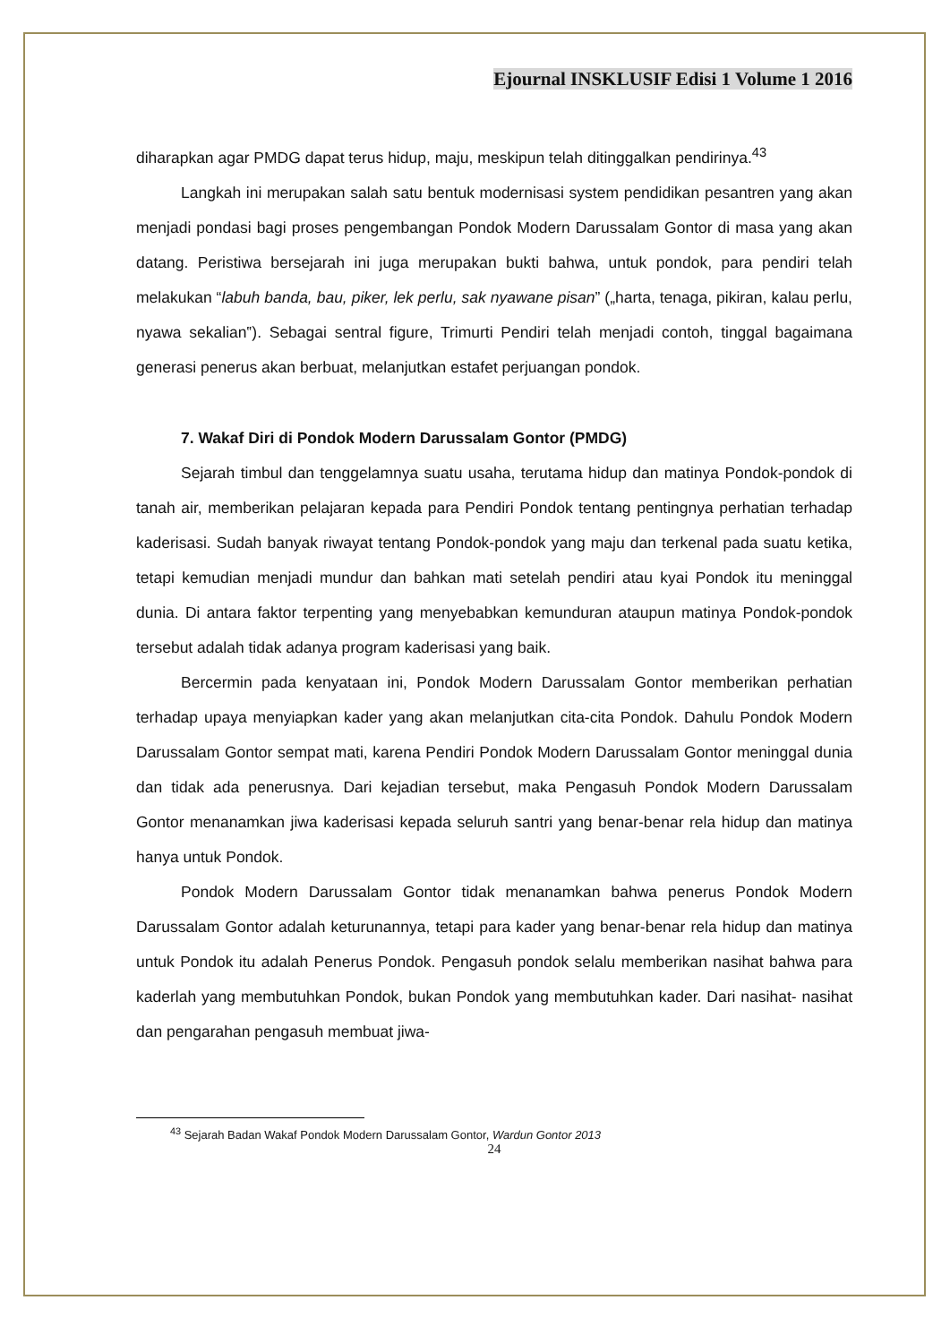Ejournal INSKLUSIF Edisi 1 Volume 1 2016
diharapkan agar PMDG dapat terus hidup, maju, meskipun telah ditinggalkan pendirinya.<sup>43</sup>
Langkah ini merupakan salah satu bentuk modernisasi system pendidikan pesantren yang akan menjadi pondasi bagi proses pengembangan Pondok Modern Darussalam Gontor di masa yang akan datang. Peristiwa bersejarah ini juga merupakan bukti bahwa, untuk pondok, para pendiri telah melakukan “labuh banda, bau, piker, lek perlu, sak nyawane pisan” („harta, tenaga, pikiran, kalau perlu, nyawa sekalian‟). Sebagai sentral figure, Trimurti Pendiri telah menjadi contoh, tinggal bagaimana generasi penerus akan berbuat, melanjutkan estafet perjuangan pondok.
7. Wakaf Diri di Pondok Modern Darussalam Gontor (PMDG)
Sejarah timbul dan tenggelamnya suatu usaha, terutama hidup dan matinya Pondok-pondok di tanah air, memberikan pelajaran kepada para Pendiri Pondok tentang pentingnya perhatian terhadap kaderisasi. Sudah banyak riwayat tentang Pondok-pondok yang maju dan terkenal pada suatu ketika, tetapi kemudian menjadi mundur dan bahkan mati setelah pendiri atau kyai Pondok itu meninggal dunia. Di antara faktor terpenting yang menyebabkan kemunduran ataupun matinya Pondok-pondok tersebut adalah tidak adanya program kaderisasi yang baik.
Bercermin pada kenyataan ini, Pondok Modern Darussalam Gontor memberikan perhatian terhadap upaya menyiapkan kader yang akan melanjutkan cita-cita Pondok. Dahulu Pondok Modern Darussalam Gontor sempat mati, karena Pendiri Pondok Modern Darussalam Gontor meninggal dunia dan tidak ada penerusnya. Dari kejadian tersebut, maka Pengasuh Pondok Modern Darussalam Gontor menanamkan jiwa kaderisasi kepada seluruh santri yang benar-benar rela hidup dan matinya hanya untuk Pondok.
Pondok Modern Darussalam Gontor tidak menanamkan bahwa penerus Pondok Modern Darussalam Gontor adalah keturunannya, tetapi para kader yang benar-benar rela hidup dan matinya untuk Pondok itu adalah Penerus Pondok. Pengasuh pondok selalu memberikan nasihat bahwa para kaderlah yang membutuhkan Pondok, bukan Pondok yang membutuhkan kader. Dari nasihat- nasihat dan pengarahan pengasuh membuat jiwa-
<sup>43</sup> Sejarah Badan Wakaf Pondok Modern Darussalam Gontor, Wardun Gontor 2013
24